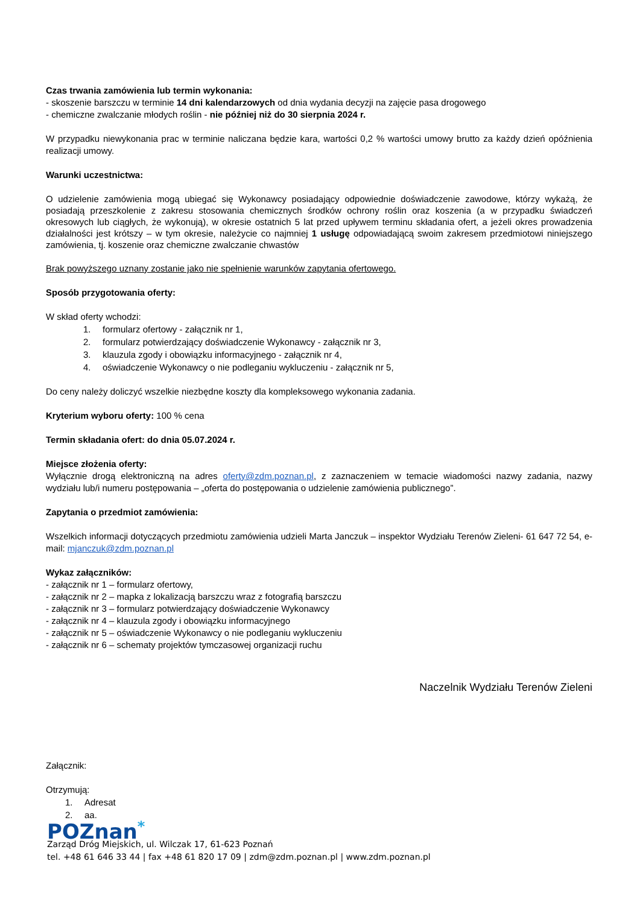Czas trwania zamówienia lub termin wykonania:
- skoszenie barszczu w terminie 14 dni kalendarzowych od dnia wydania decyzji na zajęcie pasa drogowego
- chemiczne zwalczanie młodych roślin - nie później niż do 30 sierpnia 2024 r.
W przypadku niewykonania prac w terminie naliczana będzie kara, wartości 0,2 % wartości umowy brutto za każdy dzień opóźnienia realizacji umowy.
Warunki uczestnictwa:
O udzielenie zamówienia mogą ubiegać się Wykonawcy posiadający odpowiednie doświadczenie zawodowe, którzy wykażą, że posiadają przeszkolenie z zakresu stosowania chemicznych środków ochrony roślin oraz koszenia (a w przypadku świadczeń okresowych lub ciągłych, że wykonują), w okresie ostatnich 5 lat przed upływem terminu składania ofert, a jeżeli okres prowadzenia działalności jest krótszy – w tym okresie, należycie co najmniej 1 usługę odpowiadającą swoim zakresem przedmiotowi niniejszego zamówienia, tj. koszenie oraz chemiczne zwalczanie chwastów
Brak powyższego uznany zostanie jako nie spełnienie warunków zapytania ofertowego.
Sposób przygotowania oferty:
W skład oferty wchodzi:
1. formularz ofertowy - załącznik nr 1,
2. formularz potwierdzający doświadczenie Wykonawcy - załącznik nr 3,
3. klauzula zgody i obowiązku informacyjnego - załącznik nr 4,
4. oświadczenie Wykonawcy o nie podleganiu wykluczeniu - załącznik nr 5,
Do ceny należy doliczyć wszelkie niezbędne koszty dla kompleksowego wykonania zadania.
Kryterium wyboru oferty: 100 % cena
Termin składania ofert: do dnia 05.07.2024 r.
Miejsce złożenia oferty:
Wyłącznie drogą elektroniczną na adres oferty@zdm.poznan.pl, z zaznaczeniem w temacie wiadomości nazwy zadania, nazwy wydziału lub/i numeru postępowania – „oferta do postępowania o udzielenie zamówienia publicznego”.
Zapytania o przedmiot zamówienia:
Wszelkich informacji dotyczących przedmiotu zamówienia udzieli Marta Janczuk – inspektor Wydziału Terenów Zieleni- 61 647 72 54, e-mail: mjanczuk@zdm.poznan.pl
Wykaz załączników:
- załącznik nr 1 – formularz ofertowy,
- załącznik nr 2 – mapka z lokalizacją barszczu wraz z fotografią barszczu
- załącznik nr 3 – formularz potwierdzający doświadczenie Wykonawcy
- załącznik nr 4 – klauzula zgody i obowiązku informacyjnego
- załącznik nr 5 – oświadczenie Wykonawcy o nie podleganiu wykluczeniu
- załącznik nr 6 – schematy projektów tymczasowej organizacji ruchu
Naczelnik Wydziału Terenów Zieleni
Załącznik:
Otrzymują:
1. Adresat
2. aa.
POZnan<sup>*</sup>
Zarząd Dróg Miejskich, ul. Wilczak 17, 61-623 Poznań
tel. +48 61 646 33 44 | fax +48 61 820 17 09 | zdm@zdm.poznan.pl | www.zdm.poznan.pl